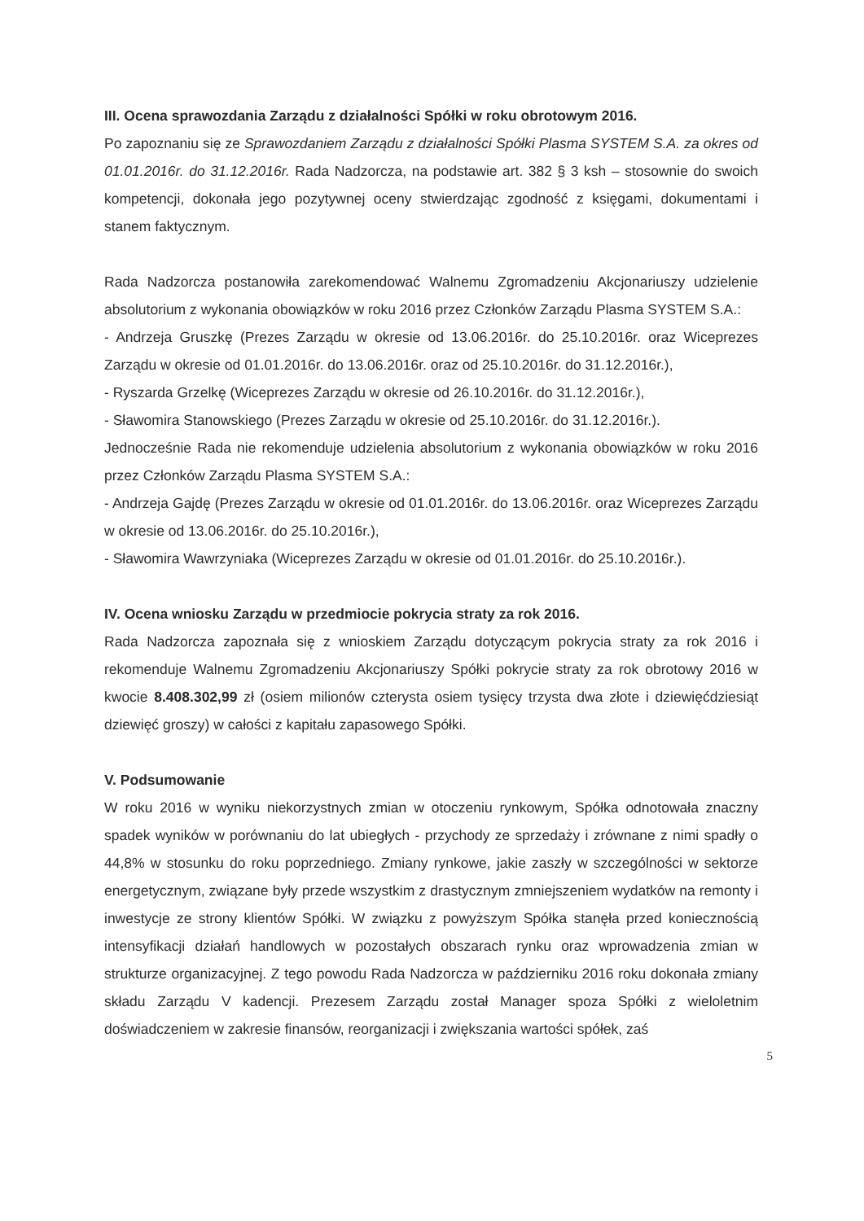III. Ocena sprawozdania Zarządu z działalności Spółki w roku obrotowym 2016.
Po zapoznaniu się ze Sprawozdaniem Zarządu z działalności Spółki Plasma SYSTEM S.A. za okres od 01.01.2016r. do 31.12.2016r. Rada Nadzorcza, na podstawie art. 382 § 3 ksh – stosownie do swoich kompetencji, dokonała jego pozytywnej oceny stwierdzając zgodność z księgami, dokumentami i stanem faktycznym.
Rada Nadzorcza postanowiła zarekomendować Walnemu Zgromadzeniu Akcjonariuszy udzielenie absolutorium z wykonania obowiązków w roku 2016 przez Członków Zarządu Plasma SYSTEM S.A.:
- Andrzeja Gruszkę (Prezes Zarządu w okresie od 13.06.2016r. do 25.10.2016r. oraz Wiceprezes Zarządu w okresie od 01.01.2016r. do 13.06.2016r. oraz od 25.10.2016r. do 31.12.2016r.),
- Ryszarda Grzelkę (Wiceprezes Zarządu w okresie od 26.10.2016r. do 31.12.2016r.),
- Sławomira Stanowskiego (Prezes Zarządu w okresie od 25.10.2016r. do 31.12.2016r.).
Jednocześnie Rada nie rekomenduje udzielenia absolutorium z wykonania obowiązków w roku 2016 przez Członków Zarządu Plasma SYSTEM S.A.:
- Andrzeja Gajdę (Prezes Zarządu w okresie od 01.01.2016r. do 13.06.2016r. oraz Wiceprezes Zarządu w okresie od 13.06.2016r. do 25.10.2016r.),
- Sławomira Wawrzyniaka (Wiceprezes Zarządu w okresie od 01.01.2016r. do 25.10.2016r.).
IV. Ocena wniosku Zarządu w przedmiocie pokrycia straty za rok 2016.
Rada Nadzorcza zapoznała się z wnioskiem Zarządu dotyczącym pokrycia straty za rok 2016 i rekomenduje Walnemu Zgromadzeniu Akcjonariuszy Spółki pokrycie straty za rok obrotowy 2016 w kwocie 8.408.302,99 zł (osiem milionów czterysta osiem tysięcy trzysta dwa złote i dziewięćdziesiąt dziewięć groszy) w całości z kapitału zapasowego Spółki.
V. Podsumowanie
W roku 2016 w wyniku niekorzystnych zmian w otoczeniu rynkowym, Spółka odnotowała znaczny spadek wyników w porównaniu do lat ubiegłych - przychody ze sprzedaży i zrównane z nimi spadły o 44,8% w stosunku do roku poprzedniego. Zmiany rynkowe, jakie zaszły w szczególności w sektorze energetycznym, związane były przede wszystkim z drastycznym zmniejszeniem wydatków na remonty i inwestycje ze strony klientów Spółki. W związku z powyższym Spółka stanęła przed koniecznością intensyfikacji działań handlowych w pozostałych obszarach rynku oraz wprowadzenia zmian w strukturze organizacyjnej. Z tego powodu Rada Nadzorcza w październiku 2016 roku dokonała zmiany składu Zarządu V kadencji. Prezesem Zarządu został Manager spoza Spółki z wieloletnim doświadczeniem w zakresie finansów, reorganizacji i zwiększania wartości spółek, zaś
5